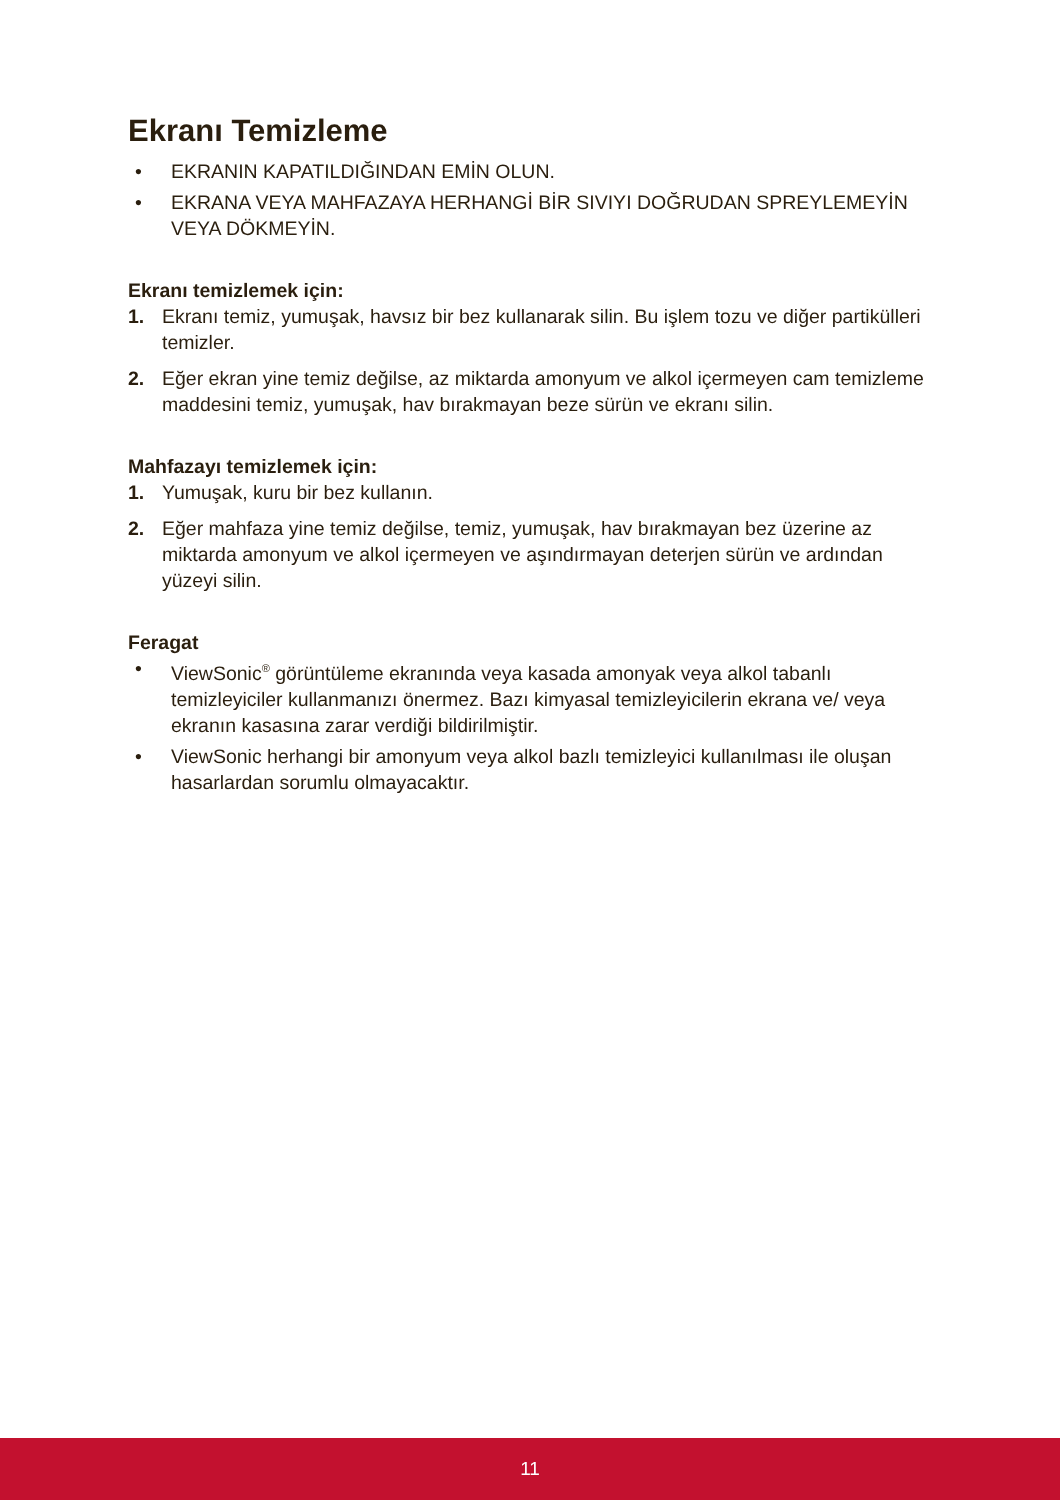Ekranı Temizleme
• EKRANIN KAPATILDIĞINDAN EMİN OLUN.
• EKRANA VEYA MAHFAZAYA HERHANGİ BİR SIVIYI DOĞRUDAN SPREYLEMEYİN VEYA DÖKMEYİN.
Ekranı temizlemek için:
1. Ekranı temiz, yumuşak, havsız bir bez kullanarak silin. Bu işlem tozu ve diğer partikülleri temizler.
2. Eğer ekran yine temiz değilse, az miktarda amonyum ve alkol içermeyen cam temizleme maddesini temiz, yumuşak, hav bırakmayan beze sürün ve ekranı silin.
Mahfazayı temizlemek için:
1. Yumuşak, kuru bir bez kullanın.
2. Eğer mahfaza yine temiz değilse, temiz, yumuşak, hav bırakmayan bez üzerine az miktarda amonyum ve alkol içermeyen ve aşındırmayan deterjen sürün ve ardından yüzeyi silin.
Feragat
• ViewSonic<sup>®</sup> görüntüleme ekranında veya kasada amonyak veya alkol tabanlı temizleyiciler kullanmanızı önermez. Bazı kimyasal temizleyicilerin ekrana ve/ veya ekranın kasasına zarar verdiği bildirilmiştir.
• ViewSonic herhangi bir amonyum veya alkol bazlı temizleyici kullanılması ile oluşan hasarlardan sorumlu olmayacaktır.
11